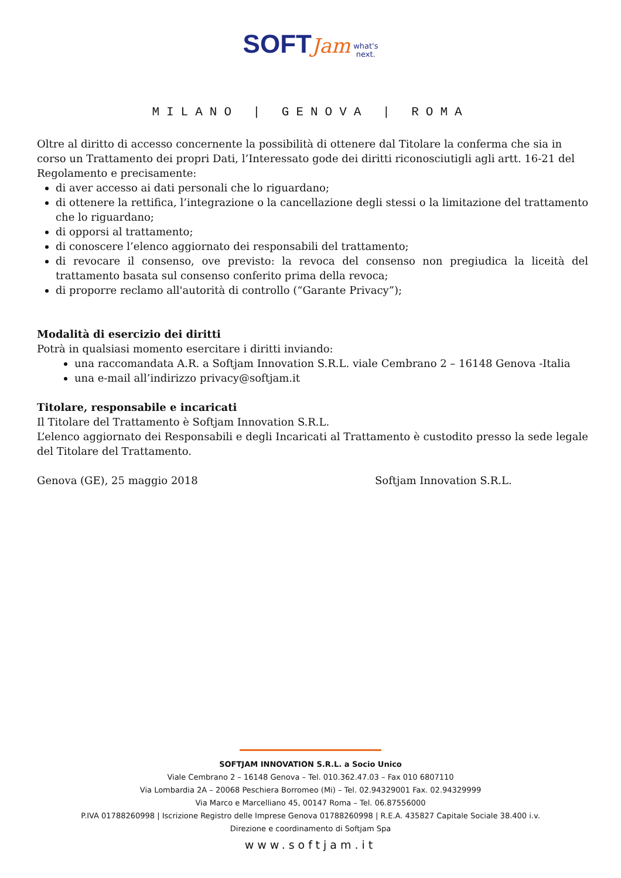SOFT Jam what's
next.
MILANO | GENOVA | ROMA
Oltre al diritto di accesso concernente la possibilità di ottenere dal Titolare la conferma che sia in corso un Trattamento dei propri Dati, l’Interessato gode dei diritti riconosciutigli agli artt. 16-21 del Regolamento e precisamente:
di aver accesso ai dati personali che lo riguardano;
di ottenere la rettifica, l’integrazione o la cancellazione degli stessi o la limitazione del trattamento che lo riguardano;
di opporsi al trattamento;
di conoscere l’elenco aggiornato dei responsabili del trattamento;
di revocare il consenso, ove previsto: la revoca del consenso non pregiudica la liceità del trattamento basata sul consenso conferito prima della revoca;
di proporre reclamo all'autorità di controllo (“Garante Privacy”);
Modalità di esercizio dei diritti
Potrà in qualsiasi momento esercitare i diritti inviando:
una raccomandata A.R. a Softjam Innovation S.R.L. viale Cembrano 2 – 16148 Genova -Italia
una e-mail all’indirizzo privacy@softjam.it
Titolare, responsabile e incaricati
Il Titolare del Trattamento è Softjam Innovation S.R.L.
L’elenco aggiornato dei Responsabili e degli Incaricati al Trattamento è custodito presso la sede legale del Titolare del Trattamento.
Genova (GE), 25 maggio 2018 Softjam Innovation S.R.L.
SOFTJAM INNOVATION S.R.L. a Socio Unico
Viale Cembrano 2 – 16148 Genova – Tel. 010.362.47.03 – Fax 010 6807110
Via Lombardia 2A – 20068 Peschiera Borromeo (Mi) – Tel. 02.94329001 Fax. 02.94329999
Via Marco e Marcelliano 45, 00147 Roma – Tel. 06.87556000
P.IVA 01788260998 | Iscrizione Registro delle Imprese Genova 01788260998 | R.E.A. 435827 Capitale Sociale 38.400 i.v.
Direzione e coordinamento di Softjam Spa
www.softjam.it